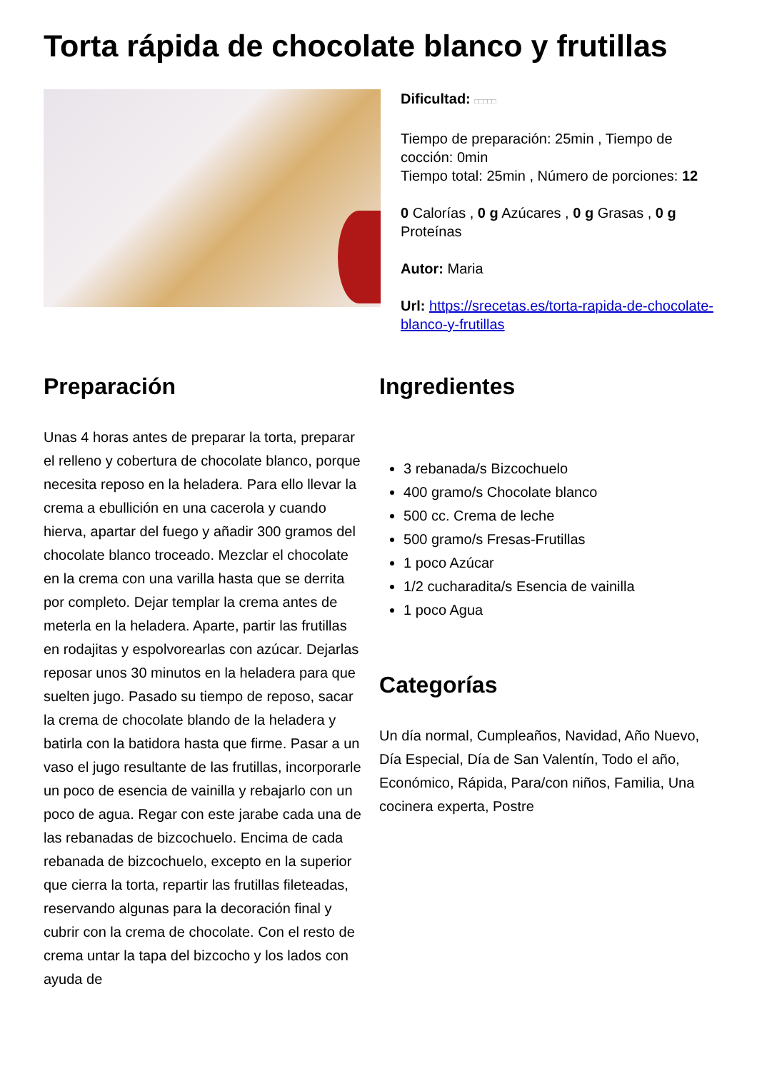Torta rápida de chocolate blanco y frutillas
Dificultad: □□□□□
Tiempo de preparación: 25min , Tiempo de cocción: 0min
Tiempo total: 25min , Número de porciones: 12
0 Calorías , 0 g Azúcares , 0 g Grasas , 0 g Proteínas
Autor: Maria
Url: https://srecetas.es/torta-rapida-de-chocolate-blanco-y-frutillas
Preparación
Unas 4 horas antes de preparar la torta, preparar el relleno y cobertura de chocolate blanco, porque necesita reposo en la heladera. Para ello llevar la crema a ebullición en una cacerola y cuando hierva, apartar del fuego y añadir 300 gramos del chocolate blanco troceado. Mezclar el chocolate en la crema con una varilla hasta que se derrita por completo. Dejar templar la crema antes de meterla en la heladera. Aparte, partir las frutillas en rodajitas y espolvorearlas con azúcar. Dejarlas reposar unos 30 minutos en la heladera para que suelten jugo. Pasado su tiempo de reposo, sacar la crema de chocolate blando de la heladera y batirla con la batidora hasta que firme. Pasar a un vaso el jugo resultante de las frutillas, incorporarle un poco de esencia de vainilla y rebajarlo con un poco de agua. Regar con este jarabe cada una de las rebanadas de bizcochuelo. Encima de cada rebanada de bizcochuelo, excepto en la superior que cierra la torta, repartir las frutillas fileteadas, reservando algunas para la decoración final y cubrir con la crema de chocolate. Con el resto de crema untar la tapa del bizcocho y los lados con ayuda de
Ingredientes
3 rebanada/s Bizcochuelo
400 gramo/s Chocolate blanco
500 cc. Crema de leche
500 gramo/s Fresas-Frutillas
1 poco Azúcar
1/2 cucharadita/s Esencia de vainilla
1 poco Agua
Categorías
Un día normal, Cumpleaños, Navidad, Año Nuevo, Día Especial, Día de San Valentín, Todo el año, Económico, Rápida, Para/con niños, Familia, Una cocinera experta, Postre